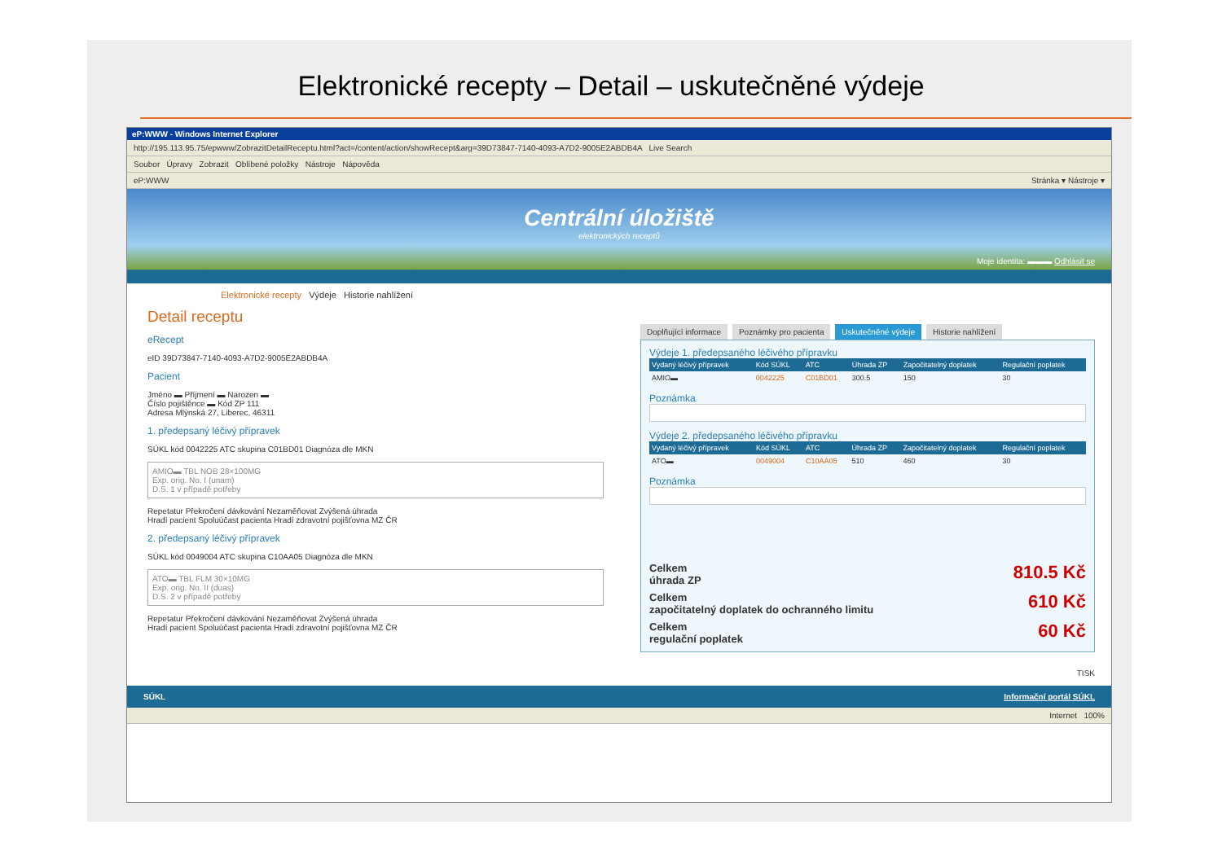Elektronické recepty – Detail – uskutečněné výdeje
eP:WWW - Windows Internet Explorer
http://195.113.95.75/epwww/ZobrazitDetailReceptu.html?act=/content/action/showRecept&arg=39D73847-7140-4093-A7D2-9005E2ABDB4A Live Search
Soubor Úpravy Zobrazit Oblíbené položky Nástroje Nápověda
eP:WWW Stránka ▾ Nástroje ▾
Centrální úložiště
elektronických receptů
Moje identita: ▬▬▬ Odhlásit se
Elektronické recepty Výdeje Historie nahlížení
Detail receptu
eRecept
eID 39D73847-7140-4093-A7D2-9005E2ABDB4A
Pacient
Jméno ▬ Příjmení ▬ Narozen ▬
Číslo pojištěnce ▬ Kód ZP 111
Adresa Mlýnská 27, Liberec, 46311
1. předepsaný léčivý přípravek
SÚKL kód 0042225 ATC skupina C01BD01 Diagnóza dle MKN
AMIO▬ TBL NOB 28×100MG
Exp. orig. No. I (unam)
D.S. 1 v případě potřeby
Repetatur Překročení dávkování Nezaměňovat Zvýšená úhrada
Hradí pacient Spoluúčast pacienta Hradí zdravotní pojišťovna MZ ČR
2. předepsaný léčivý přípravek
SÚKL kód 0049004 ATC skupina C10AA05 Diagnóza dle MKN
ATO▬ TBL FLM 30×10MG
Exp. orig. No. II (duas)
D.S. 2 v případě potřeby
Repetatur Překročení dávkování Nezaměňovat Zvýšená úhrada
Hradí pacient Spoluúčast pacienta Hradí zdravotní pojišťovna MZ ČR
Doplňující informace Poznámky pro pacienta Uskutečněné výdeje Historie nahlížení
Výdeje 1. předepsaného léčivého přípravku
| Vydaný léčivý přípravek | Kód SÚKL | ATC | Úhrada ZP | Započitatelný doplatek | Regulační poplatek |
| --- | --- | --- | --- | --- | --- |
| AMIO▬ | 0042225 | C01BD01 | 300.5 | 150 | 30 |
Poznámka
Výdeje 2. předepsaného léčivého přípravku
| Vydaný léčivý přípravek | Kód SÚKL | ATC | Úhrada ZP | Započitatelný doplatek | Regulační poplatek |
| --- | --- | --- | --- | --- | --- |
| ATO▬ | 0049004 | C10AA05 | 510 | 460 | 30 |
Poznámka
Celkem
úhrada ZP 810.5 Kč
Celkem
započitatelný doplatek do ochranného limitu 610 Kč
Celkem
regulační poplatek 60 Kč
TISK
SÚKL Informační portál SÚKL
Internet 100%